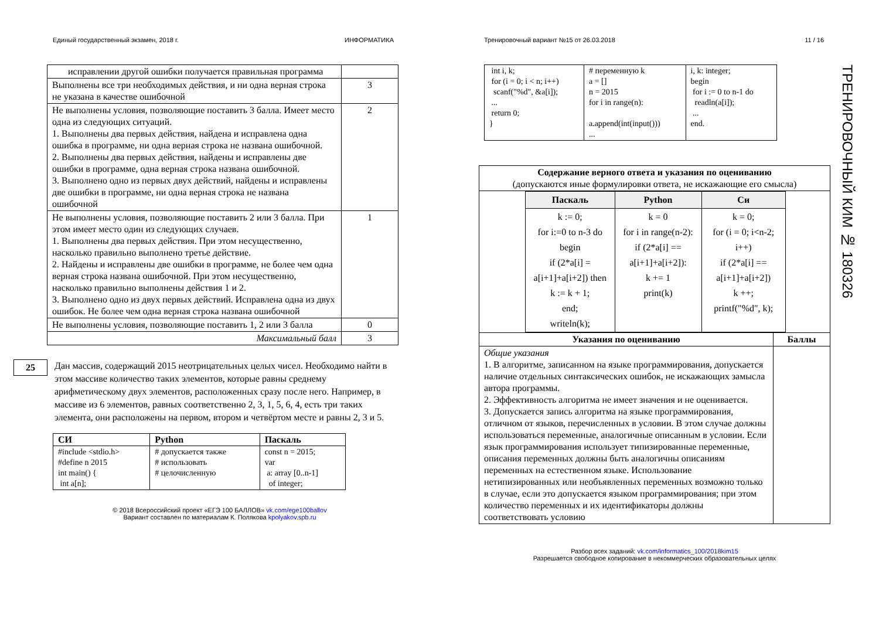Единый государственный экзамен, 2018 г. ИНФОРМАТИКА
| исправлении другой ошибки получается правильная программа | |
| Выполнены все три необходимых действия, и ни одна верная строка не указана в качестве ошибочной | 3 |
| Не выполнены условия, позволяющие поставить 3 балла. Имеет место одна из следующих ситуаций. 1. Выполнены два первых действия, найдена и исправлена одна ошибка в программе, ни одна верная строка не названа ошибочной. 2. Выполнены два первых действия, найдены и исправлены две ошибки в программе, одна верная строка названа ошибочной. 3. Выполнено одно из первых двух действий, найдены и исправлены две ошибки в программе, ни одна верная строка не названа ошибочной | 2 |
| Не выполнены условия, позволяющие поставить 2 или 3 балла. При этом имеет место один из следующих случаев. 1. Выполнены два первых действия. При этом несущественно, насколько правильно выполнено третье действие. 2. Найдены и исправлены две ошибки в программе, не более чем одна верная строка названа ошибочной. При этом несущественно, насколько правильно выполнены действия 1 и 2. 3. Выполнено одно из двух первых действий. Исправлена одна из двух ошибок. Не более чем одна верная строка названа ошибочной | 1 |
| Не выполнены условия, позволяющие поставить 1, 2 или 3 балла | 0 |
| Максимальный балл | 3 |
25
Дан массив, содержащий 2015 неотрицательных целых чисел. Необходимо найти в этом массиве количество таких элементов, которые равны среднему арифметическому двух элементов, расположенных сразу после него. Например, в массиве из 6 элементов, равных соответственно 2, 3, 1, 5, 6, 4, есть три таких элемента, они расположены на первом, втором и четвёртом месте и равны 2, 3 и 5.
| СИ | Python | Паскаль |
| --- | --- | --- |
| #include <stdio.h> #define n 2015 int main() { int a[n]; | # допускается также # использовать # целочисленную | const n = 2015; var a: array [0..n-1] of integer; |
© 2018 Всероссийский проект «ЕГЭ 100 БАЛЛОВ» vk.com/ege100ballov
Вариант составлен по материалам К. Полякова kpolyakov.spb.ru
Тренировочный вариант №15 от 26.03.2018 11 / 16
| int i, k; for (i = 0; i < n; i++) scanf("%d", &a[i]); ... return 0; } | # переменную k a = [] n = 2015 for i in range(n): a.append(int(input())) ... | i, k: integer; begin for i := 0 to n-1 do readln(a[i]); ... end. |
| Содержание верного ответа и указания по оцениванию (допускаются иные формулировки ответа, не искажающие его смысла) | |
| / Паскаль / Python / Си / / --- / --- / --- / / k := 0; for i:=0 to n-3 do begin if (2*a[i] = a[i+1]+a[i+2]) then k := k + 1; end; writeln(k); / k = 0 for i in range(n-2): if (2*a[i] == a[i+1]+a[i+2]): k += 1 print(k) / k = 0; for (i = 0; i<n-2; i++) if (2*a[i] == a[i+1]+a[i+2]) k ++; printf("%d", k); / | |
| Указания по оцениванию | Баллы |
| Общие указания 1. В алгоритме, записанном на языке программирования, допускается наличие отдельных синтаксических ошибок, не искажающих замысла автора программы. 2. Эффективность алгоритма не имеет значения и не оценивается. 3. Допускается запись алгоритма на языке программирования, отличном от языков, перечисленных в условии. В этом случае должны использоваться переменные, аналогичные описанным в условии. Если язык программирования использует типизированные переменные, описания переменных должны быть аналогичны описаниям переменных на естественном языке. Использование нетипизированных или необъявленных переменных возможно только в случае, если это допускается языком программирования; при этом количество переменных и их идентификаторы должны соответствовать условию | |
Разбор всех заданий: vk.com/informatics_100/2018kim15
Разрешается свободное копирование в некоммерческих образовательных целях
ТРЕНИРОВОЧНЫЙ КИМ № 180326